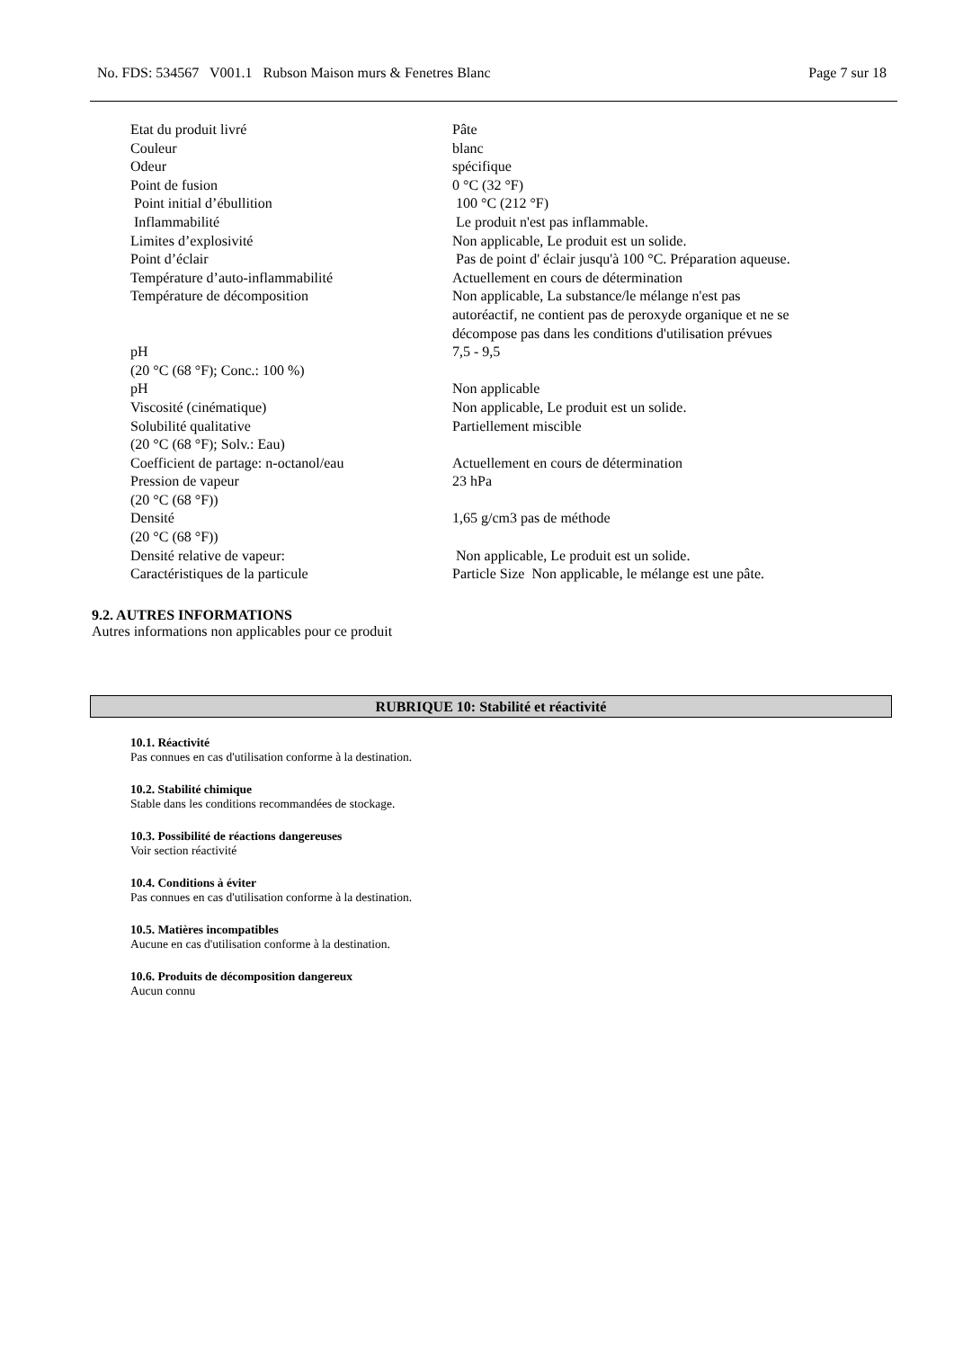No. FDS: 534567 V001.1 Rubson Maison murs & Fenetres Blanc Page 7 sur 18
| Etat du produit livré | Pâte |
| Couleur | blanc |
| Odeur | spécifique |
| Point de fusion | 0 °C (32 °F) |
| Point initial d’ébullition | 100 °C (212 °F) |
| Inflammabilité | Le produit n'est pas inflammable. |
| Limites d’explosivité | Non applicable, Le produit est un solide. |
| Point d’éclair | Pas de point d' éclair jusqu'à 100 °C. Préparation aqueuse. |
| Température d’auto-inflammabilité | Actuellement en cours de détermination |
| Température de décomposition | Non applicable, La substance/le mélange n'est pas autoréactif, ne contient pas de peroxyde organique et ne se décompose pas dans les conditions d'utilisation prévues |
| pH (20 °C (68 °F); Conc.: 100 %) | 7,5 - 9,5 |
| pH | Non applicable |
| Viscosité (cinématique) | Non applicable, Le produit est un solide. |
| Solubilité qualitative (20 °C (68 °F); Solv.: Eau) | Partiellement miscible |
| Coefficient de partage: n-octanol/eau | Actuellement en cours de détermination |
| Pression de vapeur (20 °C (68 °F)) | 23 hPa |
| Densité (20 °C (68 °F)) | 1,65 g/cm3 pas de méthode |
| Densité relative de vapeur: | Non applicable, Le produit est un solide. |
| Caractéristiques de la particule | Particle Size Non applicable, le mélange est une pâte. |
9.2. AUTRES INFORMATIONS
Autres informations non applicables pour ce produit
RUBRIQUE 10: Stabilité et réactivité
10.1. Réactivité
Pas connues en cas d'utilisation conforme à la destination.
10.2. Stabilité chimique
Stable dans les conditions recommandées de stockage.
10.3. Possibilité de réactions dangereuses
Voir section réactivité
10.4. Conditions à éviter
Pas connues en cas d'utilisation conforme à la destination.
10.5. Matières incompatibles
Aucune en cas d'utilisation conforme à la destination.
10.6. Produits de décomposition dangereux
Aucun connu